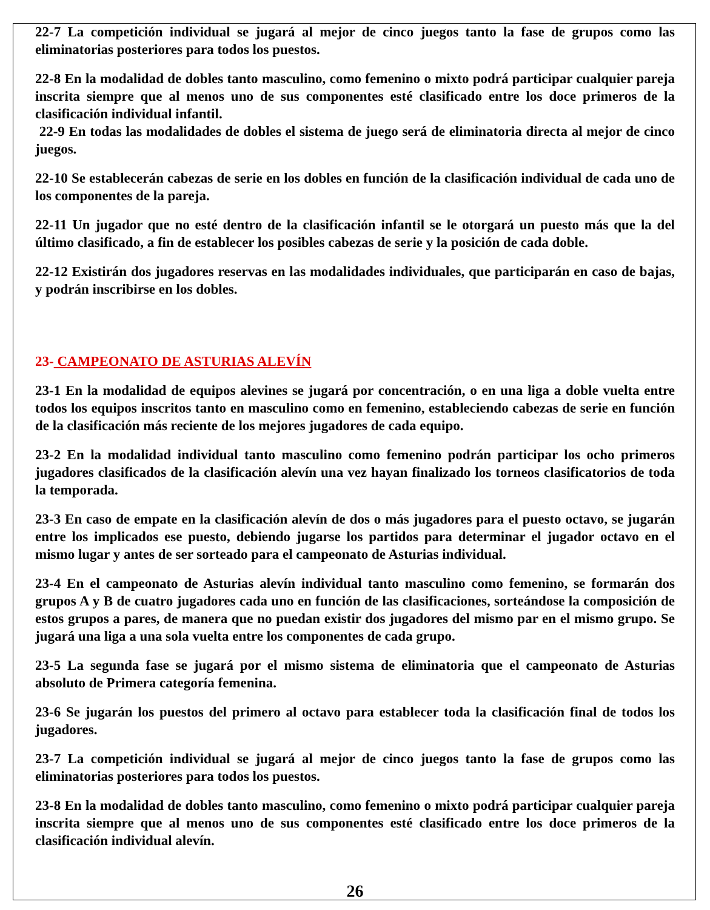22-7 La competición individual se jugará al mejor de cinco juegos tanto la fase de grupos como las eliminatorias posteriores para todos los puestos.
22-8 En la modalidad de dobles tanto masculino, como femenino o mixto podrá participar cualquier pareja inscrita siempre que al menos uno de sus componentes esté clasificado entre los doce primeros de la clasificación individual infantil.
22-9 En todas las modalidades de dobles el sistema de juego será de eliminatoria directa al mejor de cinco juegos.
22-10 Se establecerán cabezas de serie en los dobles en función de la clasificación individual de cada uno de los componentes de la pareja.
22-11 Un jugador que no esté dentro de la clasificación infantil se le otorgará un puesto más que la del último clasificado, a fin de establecer los posibles cabezas de serie y la posición de cada doble.
22-12 Existirán dos jugadores reservas en las modalidades individuales, que participarán en caso de bajas, y podrán inscribirse en los dobles.
23- CAMPEONATO DE ASTURIAS ALEVÍN
23-1 En la modalidad de equipos alevines se jugará por concentración, o en una liga a doble vuelta entre todos los equipos inscritos tanto en masculino como en femenino, estableciendo cabezas de serie en función de la clasificación más reciente de los mejores jugadores de cada equipo.
23-2 En la modalidad individual tanto masculino como femenino podrán participar los ocho primeros jugadores clasificados de la clasificación alevín una vez hayan finalizado los torneos clasificatorios de toda la temporada.
23-3 En caso de empate en la clasificación alevín de dos o más jugadores para el puesto octavo, se jugarán entre los implicados ese puesto, debiendo jugarse los partidos para determinar el jugador octavo en el mismo lugar y antes de ser sorteado para el campeonato de Asturias individual.
23-4 En el campeonato de Asturias alevín individual tanto masculino como femenino, se formarán dos grupos A y B de cuatro jugadores cada uno en función de las clasificaciones, sorteándose la composición de estos grupos a pares, de manera que no puedan existir dos jugadores del mismo par en el mismo grupo. Se jugará una liga a una sola vuelta entre los componentes de cada grupo.
23-5 La segunda fase se jugará por el mismo sistema de eliminatoria que el campeonato de Asturias absoluto de Primera categoría femenina.
23-6 Se jugarán los puestos del primero al octavo para establecer toda la clasificación final de todos los jugadores.
23-7 La competición individual se jugará al mejor de cinco juegos tanto la fase de grupos como las eliminatorias posteriores para todos los puestos.
23-8 En la modalidad de dobles tanto masculino, como femenino o mixto podrá participar cualquier pareja inscrita siempre que al menos uno de sus componentes esté clasificado entre los doce primeros de la clasificación individual alevín.
26